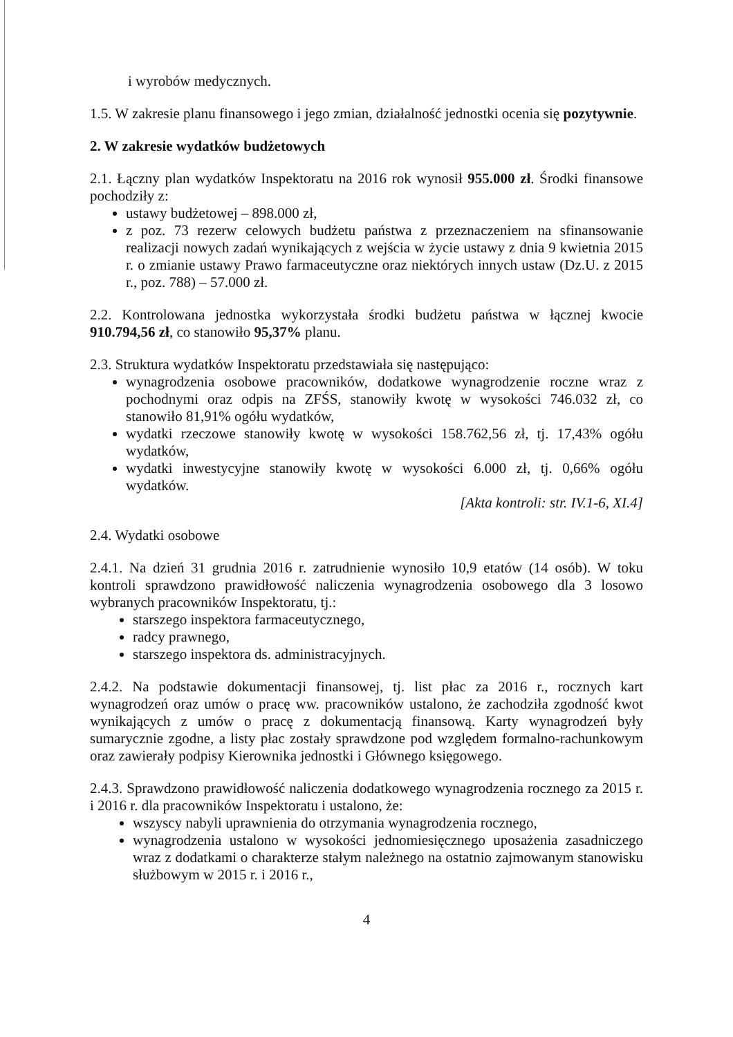i wyrobów medycznych.
1.5. W zakresie planu finansowego i jego zmian, działalność jednostki ocenia się pozytywnie.
2. W zakresie wydatków budżetowych
2.1. Łączny plan wydatków Inspektoratu na 2016 rok wynosił 955.000 zł. Środki finansowe pochodziły z:
ustawy budżetowej – 898.000 zł,
z poz. 73 rezerw celowych budżetu państwa z przeznaczeniem na sfinansowanie realizacji nowych zadań wynikających z wejścia w życie ustawy z dnia 9 kwietnia 2015 r. o zmianie ustawy Prawo farmaceutyczne oraz niektórych innych ustaw (Dz.U. z 2015 r., poz. 788) – 57.000 zł.
2.2. Kontrolowana jednostka wykorzystała środki budżetu państwa w łącznej kwocie 910.794,56 zł, co stanowiło 95,37% planu.
2.3. Struktura wydatków Inspektoratu przedstawiała się następująco:
wynagrodzenia osobowe pracowników, dodatkowe wynagrodzenie roczne wraz z pochodnymi oraz odpis na ZFŚS, stanowiły kwotę w wysokości 746.032 zł, co stanowiło 81,91% ogółu wydatków,
wydatki rzeczowe stanowiły kwotę w wysokości 158.762,56 zł, tj. 17,43% ogółu wydatków,
wydatki inwestycyjne stanowiły kwotę w wysokości 6.000 zł, tj. 0,66% ogółu wydatków.
[Akta kontroli: str. IV.1-6, XI.4]
2.4. Wydatki osobowe
2.4.1. Na dzień 31 grudnia 2016 r. zatrudnienie wynosiło 10,9 etatów (14 osób). W toku kontroli sprawdzono prawidłowość naliczenia wynagrodzenia osobowego dla 3 losowo wybranych pracowników Inspektoratu, tj.:
starszego inspektora farmaceutycznego,
radcy prawnego,
starszego inspektora ds. administracyjnych.
2.4.2. Na podstawie dokumentacji finansowej, tj. list płac za 2016 r., rocznych kart wynagrodzeń oraz umów o pracę ww. pracowników ustalono, że zachodziła zgodność kwot wynikających z umów o pracę z dokumentacją finansową. Karty wynagrodzeń były sumarycznie zgodne, a listy płac zostały sprawdzone pod względem formalno-rachunkowym oraz zawierały podpisy Kierownika jednostki i Głównego księgowego.
2.4.3. Sprawdzono prawidłowość naliczenia dodatkowego wynagrodzenia rocznego za 2015 r. i 2016 r. dla pracowników Inspektoratu i ustalono, że:
wszyscy nabyli uprawnienia do otrzymania wynagrodzenia rocznego,
wynagrodzenia ustalono w wysokości jednomiesięcznego uposażenia zasadniczego wraz z dodatkami o charakterze stałym należnego na ostatnio zajmowanym stanowisku służbowym w 2015 r. i 2016 r.,
4